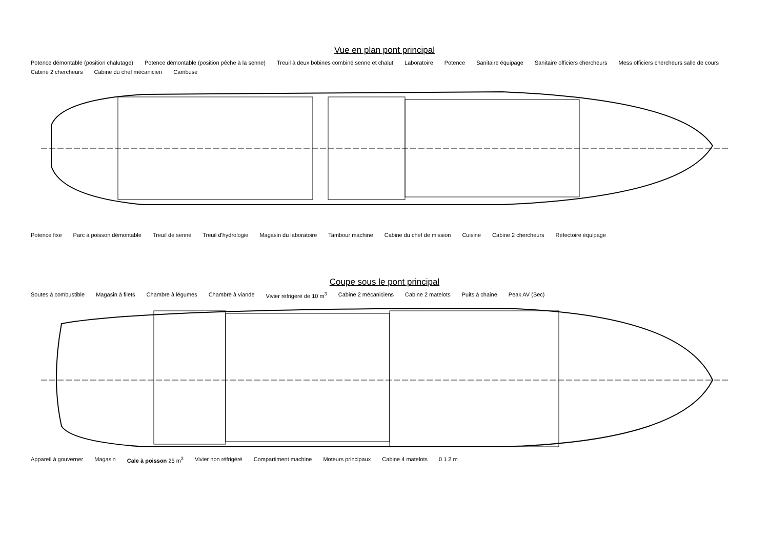Vue en plan pont principal
Potence démontable (position chalutage) Potence démontable (position pêche à la senne) Treuil à deux bobines combiné senne et chalut Laboratoire Potence Sanitaire équipage Sanitaire officiers chercheurs Mess officiers chercheurs salle de cours Cabine 2 chercheurs Cabine du chef mécanicien Cambuse
Potence fixe Parc à poisson démontable Treuil de senne Treuil d'hydrologie Magasin du laboratoire Tambour machine Cabine du chef de mission Cuisine Cabine 2 chercheurs Réfectoire équipage
Coupe sous le pont principal
Soutes à combustible Magasin à filets Chambre à légumes Chambre à viande Vivier réfrigéré de 10 m<sup>3</sup> Cabine 2 mécaniciens Cabine 2 matelots Puits à chaine Peak AV (Sec)
Appareil à gouverner Magasin Cale à poisson 25 m<sup>3</sup> Vivier non réfrigéré Compartiment machine Moteurs principaux Cabine 4 matelots 0 1 2 m